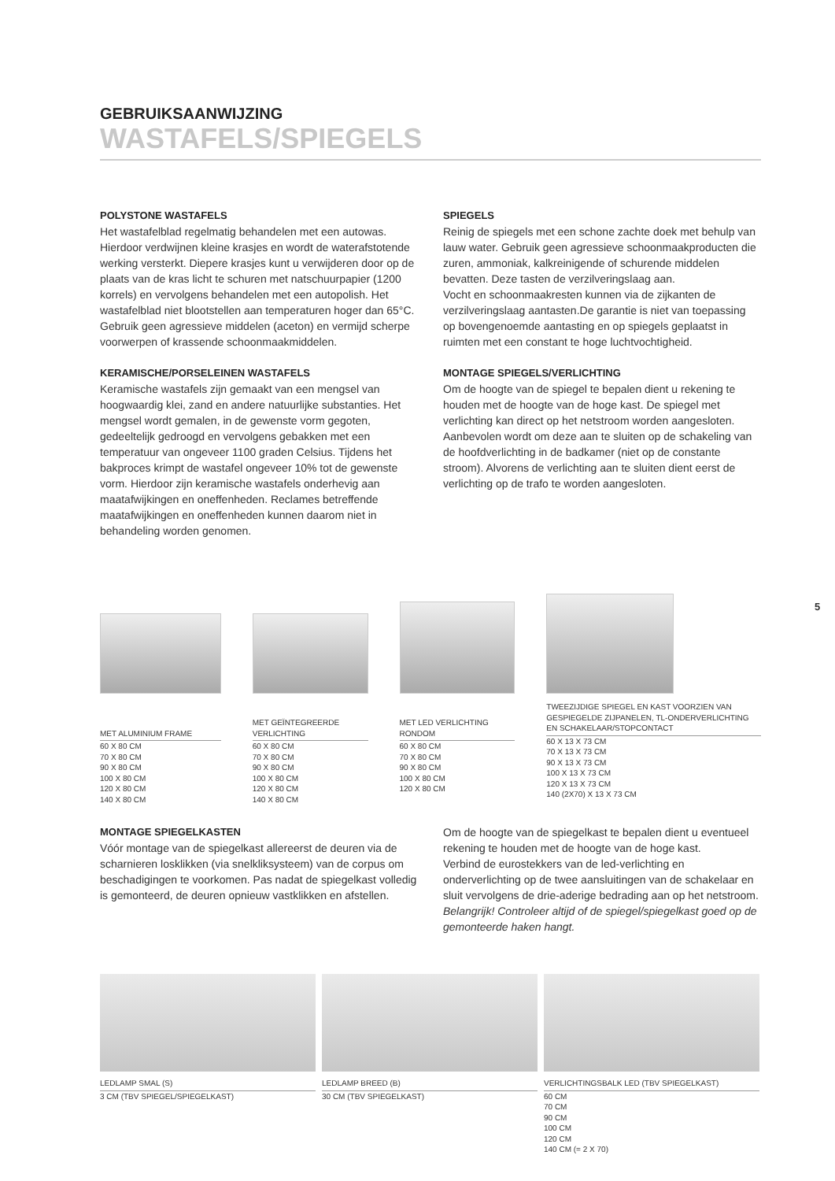GEBRUIKSAANWIJZING
WASTAFELS/SPIEGELS
POLYSTONE WASTAFELS
Het wastafelblad regelmatig behandelen met een autowas. Hierdoor verdwijnen kleine krasjes en wordt de waterafstotende werking versterkt. Diepere krasjes kunt u verwijderen door op de plaats van de kras licht te schuren met natschuurpapier (1200 korrels) en vervolgens behandelen met een autopolish. Het wastafelblad niet blootstellen aan temperaturen hoger dan 65°C. Gebruik geen agressieve middelen (aceton) en vermijd scherpe voorwerpen of krassende schoonmaakmiddelen.
KERAMISCHE/PORSELEINEN WASTAFELS
Keramische wastafels zijn gemaakt van een mengsel van hoogwaardig klei, zand en andere natuurlijke substanties. Het mengsel wordt gemalen, in de gewenste vorm gegoten, gedeeltelijk gedroogd en vervolgens gebakken met een temperatuur van ongeveer 1100 graden Celsius. Tijdens het bakproces krimpt de wastafel ongeveer 10% tot de gewenste vorm. Hierdoor zijn keramische wastafels onderhevig aan maatafwijkingen en oneffenheden. Reclames betreffende maatafwijkingen en oneffenheden kunnen daarom niet in behandeling worden genomen.
SPIEGELS
Reinig de spiegels met een schone zachte doek met behulp van lauw water. Gebruik geen agressieve schoonmaakproducten die zuren, ammoniak, kalkreinigende of schurende middelen bevatten. Deze tasten de verzilveringslaag aan.
Vocht en schoonmaakresten kunnen via de zijkanten de verzilveringslaag aantasten.De garantie is niet van toepassing op bovengenoemde aantasting en op spiegels geplaatst in ruimten met een constant te hoge luchtvochtigheid.
MONTAGE SPIEGELS/VERLICHTING
Om de hoogte van de spiegel te bepalen dient u rekening te houden met de hoogte van de hoge kast. De spiegel met verlichting kan direct op het netstroom worden aangesloten. Aanbevolen wordt om deze aan te sluiten op de schakeling van de hoofdverlichting in de badkamer (niet op de constante stroom). Alvorens de verlichting aan te sluiten dient eerst de verlichting op de trafo te worden aangesloten.
MET ALUMINIUM FRAME
60 X 80 CM
70 X 80 CM
90 X 80 CM
100 X 80 CM
120 X 80 CM
140 X 80 CM
MET GEÏNTEGREERDE
VERLICHTING
60 X 80 CM
70 X 80 CM
90 X 80 CM
100 X 80 CM
120 X 80 CM
140 X 80 CM
MET LED VERLICHTING
RONDOM
60 X 80 CM
70 X 80 CM
90 X 80 CM
100 X 80 CM
120 X 80 CM
TWEEZIJDIGE SPIEGEL EN KAST VOORZIEN VAN GESPIEGELDE ZIJPANELEN, TL-ONDERVERLICHTING EN SCHAKELAAR/STOPCONTACT
60 X 13 X 73 CM
70 X 13 X 73 CM
90 X 13 X 73 CM
100 X 13 X 73 CM
120 X 13 X 73 CM
140 (2X70) X 13 X 73 CM
MONTAGE SPIEGELKASTEN
Vóór montage van de spiegelkast allereerst de deuren via de scharnieren losklikken (via snelkliksysteem) van de corpus om beschadigingen te voorkomen. Pas nadat de spiegelkast volledig is gemonteerd, de deuren opnieuw vastklikken en afstellen.
Om de hoogte van de spiegelkast te bepalen dient u eventueel rekening te houden met de hoogte van de hoge kast.
Verbind de eurostekkers van de led-verlichting en onderverlichting op de twee aansluitingen van de schakelaar en sluit vervolgens de drie-aderige bedrading aan op het netstroom.
Belangrijk! Controleer altijd of de spiegel/spiegelkast goed op de gemonteerde haken hangt.
LEDLAMP SMAL (S)
3 CM (TBV SPIEGEL/SPIEGELKAST)
LEDLAMP BREED (B)
30 CM (TBV SPIEGELKAST)
VERLICHTINGSBALK LED (TBV SPIEGELKAST)
60 CM
70 CM
90 CM
100 CM
120 CM
140 CM (= 2 X 70)
5